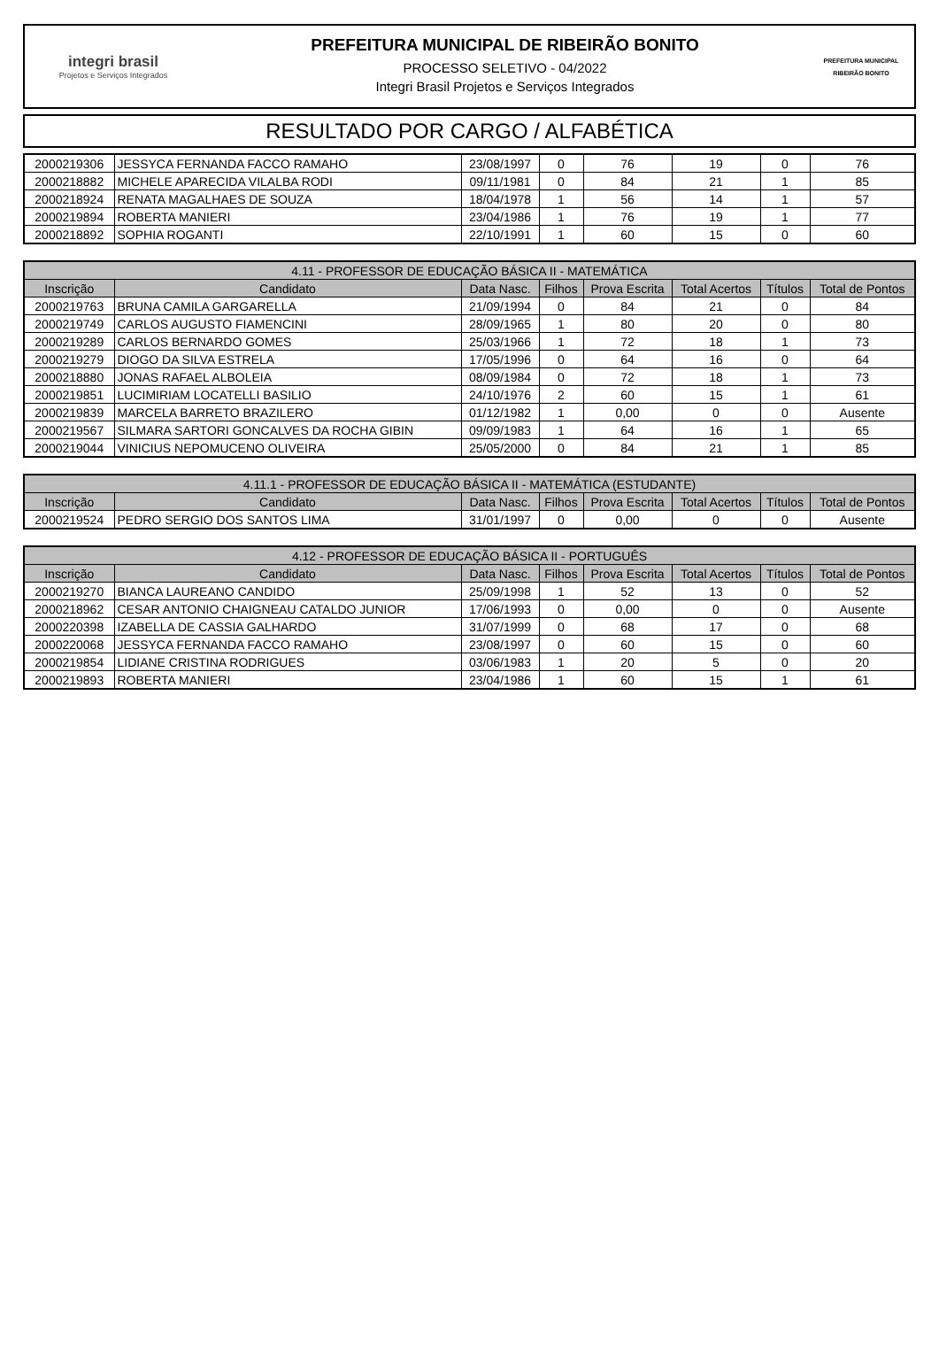integri brasil
Projetos e Serviços Integrados
PREFEITURA MUNICIPAL DE RIBEIRÃO BONITO
PROCESSO SELETIVO - 04/2022
Integri Brasil Projetos e Serviços Integrados
PREFEITURA MUNICIPAL
RIBEIRÃO BONITO
RESULTADO POR CARGO / ALFABÉTICA
| 2000219306 | JESSYCA FERNANDA FACCO RAMAHO | 23/08/1997 | 0 | 76 | 19 | 0 | 76 |
| 2000218882 | MICHELE APARECIDA VILALBA RODI | 09/11/1981 | 0 | 84 | 21 | 1 | 85 |
| 2000218924 | RENATA MAGALHAES DE SOUZA | 18/04/1978 | 1 | 56 | 14 | 1 | 57 |
| 2000219894 | ROBERTA MANIERI | 23/04/1986 | 1 | 76 | 19 | 1 | 77 |
| 2000218892 | SOPHIA ROGANTI | 22/10/1991 | 1 | 60 | 15 | 0 | 60 |
| 4.11 - PROFESSOR DE EDUCAÇÃO BÁSICA II - MATEMÁTICA | | | | | | | |
| --- | --- | --- | --- | --- | --- | --- | --- |
| Inscrição | Candidato | Data Nasc. | Filhos | Prova Escrita | Total Acertos | Títulos | Total de Pontos |
| 2000219763 | BRUNA CAMILA GARGARELLA | 21/09/1994 | 0 | 84 | 21 | 0 | 84 |
| 2000219749 | CARLOS AUGUSTO FIAMENCINI | 28/09/1965 | 1 | 80 | 20 | 0 | 80 |
| 2000219289 | CARLOS BERNARDO GOMES | 25/03/1966 | 1 | 72 | 18 | 1 | 73 |
| 2000219279 | DIOGO DA SILVA ESTRELA | 17/05/1996 | 0 | 64 | 16 | 0 | 64 |
| 2000218880 | JONAS RAFAEL ALBOLEIA | 08/09/1984 | 0 | 72 | 18 | 1 | 73 |
| 2000219851 | LUCIMIRIAM LOCATELLI BASILIO | 24/10/1976 | 2 | 60 | 15 | 1 | 61 |
| 2000219839 | MARCELA BARRETO BRAZILERO | 01/12/1982 | 1 | 0,00 | 0 | 0 | Ausente |
| 2000219567 | SILMARA SARTORI GONCALVES DA ROCHA GIBIN | 09/09/1983 | 1 | 64 | 16 | 1 | 65 |
| 2000219044 | VINICIUS NEPOMUCENO OLIVEIRA | 25/05/2000 | 0 | 84 | 21 | 1 | 85 |
| 4.11.1 - PROFESSOR DE EDUCAÇÃO BÁSICA II - MATEMÁTICA (ESTUDANTE) | | | | | | | |
| --- | --- | --- | --- | --- | --- | --- | --- |
| Inscrição | Candidato | Data Nasc. | Filhos | Prova Escrita | Total Acertos | Títulos | Total de Pontos |
| 2000219524 | PEDRO SERGIO DOS SANTOS LIMA | 31/01/1997 | 0 | 0,00 | 0 | 0 | Ausente |
| 4.12 - PROFESSOR DE EDUCAÇÃO BÁSICA II - PORTUGUÊS | | | | | | | |
| --- | --- | --- | --- | --- | --- | --- | --- |
| Inscrição | Candidato | Data Nasc. | Filhos | Prova Escrita | Total Acertos | Títulos | Total de Pontos |
| 2000219270 | BIANCA LAUREANO CANDIDO | 25/09/1998 | 1 | 52 | 13 | 0 | 52 |
| 2000218962 | CESAR ANTONIO CHAIGNEAU CATALDO JUNIOR | 17/06/1993 | 0 | 0,00 | 0 | 0 | Ausente |
| 2000220398 | IZABELLA DE CASSIA GALHARDO | 31/07/1999 | 0 | 68 | 17 | 0 | 68 |
| 2000220068 | JESSYCA FERNANDA FACCO RAMAHO | 23/08/1997 | 0 | 60 | 15 | 0 | 60 |
| 2000219854 | LIDIANE CRISTINA RODRIGUES | 03/06/1983 | 1 | 20 | 5 | 0 | 20 |
| 2000219893 | ROBERTA MANIERI | 23/04/1986 | 1 | 60 | 15 | 1 | 61 |